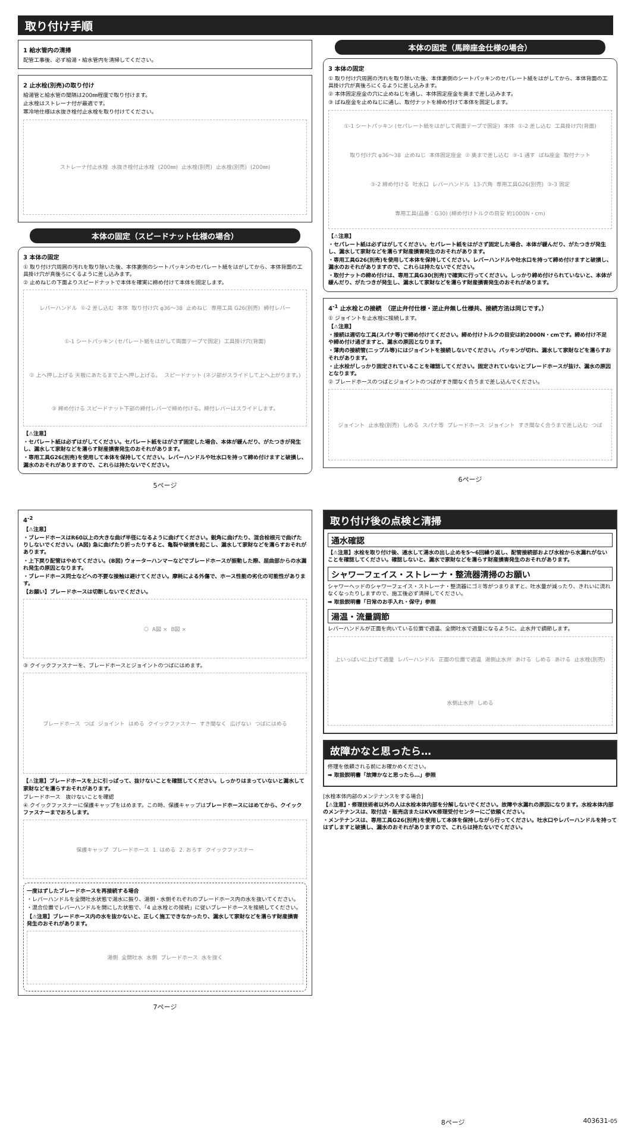取り付け手順
1 給水管内の清掃
配管工事後、必ず給湯・給水管内を清掃してください。
2 止水栓(別売)の取り付け
給湯管と給水管の間隔は200㎜程度で取り付けます。
止水栓はストレーナ付が最適です。
寒冷地仕様は水抜き栓付止水栓を取り付けてください。
ストレーナ付止水栓 水抜き栓付止水栓 (200㎜) 止水栓(別売) 止水栓(別売) (200㎜)
本体の固定（スピードナット仕様の場合）
3 本体の固定
① 取り付け穴周囲の汚れを取り除いた後、本体裏側のシートパッキンのセパレート紙をはがしてから、本体背面の工具掛け穴が真後ろにくるように差し込みます。
② 止めねじの下面よりスピードナットで本体を確実に締め付けて本体を固定します。
レバーハンドル ①-2 差し込む 本体 取り付け穴 φ36〜38 止めねじ 専用工具 G26(別売) 締付レバー ①-1 シートパッキン (セパレート紙をはがして両面テープで固定) 工具掛け穴(背面) ② 上へ押し上げる 天板にあたるまで上へ押し上げる。 スピードナット (ネジ部がスライドして上へ上がります。) ③ 締め付ける スピードナット下部の締付レバーで締め付ける。締付レバーはスライドします。
【⚠注意】
・セパレート紙は必ずはがしてください。セパレート紙をはがさず固定した場合、本体が緩んだり、がたつきが発生し、漏水して家財などを濡らす財産損害発生のおそれがあります。
・専用工具G26(別売)を使用して本体を保持してください。レバーハンドルや吐水口を持って締め付けますと破損し、漏水のおそれがありますので、これらは持たないでください。
5ページ
本体の固定（馬蹄座金仕様の場合）
3 本体の固定
① 取り付け穴周囲の汚れを取り除いた後、本体裏側のシートパッキンのセパレート紙をはがしてから、本体背面の工具掛け穴が真後ろにくるように差し込みます。
② 本体固定座金の穴に止めねじを通し、本体固定座金を奥まで差し込みます。
③ ばね座金を止めねじに通し、取付ナットを締め付けて本体を固定します。
①-1 シートパッキン (セパレート紙をはがして両面テープで固定) 本体 ①-2 差し込む 工具掛け穴(背面) 取り付け穴 φ36〜38 止めねじ 本体固定座金 ② 奥まで差し込む ③-1 通す ばね座金 取付ナット ③-2 締め付ける 吐水口 レバーハンドル 13-六角 専用工具G26(別売) ③-3 固定 専用工具(品番：G30) (締め付けトルクの目安 約1000N・cm)
【⚠注意】
・セパレート紙は必ずはがしてください。セパレート紙をはがさず固定した場合、本体が緩んだり、がたつきが発生し、漏水して家財などを濡らす財産損害発生のおそれがあります。
・専用工具G26(別売)を使用して本体を保持してください。レバーハンドルや吐水口を持って締め付けますと破損し、漏水のおそれがありますので、これらは持たないでください。
・取付ナットの締め付けは、専用工具G30(別売)で確実に行ってください。しっかり締め付けられていないと、本体が緩んだり、がたつきが発生し、漏水して家財などを濡らす財産損害発生のおそれがあります。
4<sup>-1</sup> 止水栓との接続　（逆止弁付仕様・逆止弁無し仕様共、接続方法は同じです。）
① ジョイントを止水栓に接続します。
【⚠注意】
・接続は適切な工具(スパナ等)で締め付けてください。締め付けトルクの目安は約2000N・cmです。締め付け不足や締め付け過ぎますと、漏水の原因となります。
・薄肉の接続管(ニップル等)にはジョイントを接続しないでください。パッキンが切れ、漏水して家財などを濡らすおそれがあります。
・止水栓がしっかり固定されていることを確認してください。固定されていないとブレードホースが抜け、漏水の原因となります。
② ブレードホースのつばとジョイントのつばがすき間なく合うまで差し込んでください。
ジョイント 止水栓(別売) しめる スパナ等 ブレードホース ジョイント すき間なく合うまで差し込む つば
6ページ
4<sup>-2</sup>
【⚠注意】
・ブレードホースはR60以上の大きな曲げ半径になるように曲げてください。鋭角に曲げたり、混合栓根元で曲げたりしないでください。(A図) 急に曲げたり折ったりすると、亀裂や破損を起こし、漏水して家財などを濡らすおそれがあります。
・上下戻り配管はやめてください。(B図) ウォーターハンマーなどでブレードホースが振動した際、屈曲部からの水漏れ発生の原因となります。
・ブレードホース同士などへの不要な接触は避けてください。摩耗による外傷で、ホース性能の劣化の可能性があります。
【お願い】ブレードホースは切断しないでください。
○ A図 × B図 ×
③ クイックファスナーを、ブレードホースとジョイントのつばにはめます。
ブレードホース つば ジョイント はめる クイックファスナー すき間なく 広げない つばにはめる
【⚠注意】ブレードホースを上に引っぱって、抜けないことを確認してください。しっかりはまっていないと漏水して家財などを濡らすおそれがあります。
ブレードホース　抜けないことを確認
④ クイックファスナーに保護キャップをはめます。この時、保護キャップはブレードホースにはめてから、クイックファスナーまでおろします。
保護キャップ ブレードホース 1. はめる 2. おろす クイックファスナー
一度はずしたブレードホースを再接続する場合
・レバーハンドルを全開吐水状態で湯水に振り、湯側・水側それぞれのブレードホース内の水を抜いてください。
・混合位置でレバーハンドルを開にした状態で、「4 止水栓との接続」に従いブレードホースを接続してください。
【⚠注意】ブレードホース内の水を抜かないと、正しく施工できなかったり、漏水して家財などを濡らす財産損害発生のおそれがあります。
湯側 全開吐水 水側 ブレードホース 水を抜く
7ページ
取り付け後の点検と清掃
通水確認
【⚠注意】水栓を取り付け後、通水して湯水の出し止めを5～6回繰り返し、配管接続部および水栓から水漏れがないことを確認してください。確認しないと、漏水で家財などを濡らす財産損害発生のおそれがあります。
シャワーフェイス・ストレーナ・整流器清掃のお願い
シャワーヘッドのシャワーフェイス・ストレーナ・整流器にゴミ等がつまりますと、吐水量が減ったり、きれいに流れなくなったりしますので、施工後必ず清掃してください。
➡ 取扱説明書「日常のお手入れ・保守」参照
湯温・流量調節
レバーハンドルが正面を向いている位置で適温、全開吐水で適量になるように、止水弁で調節します。
上いっぱいに上げて適量 レバーハンドル 正面の位置で適温 湯側止水弁 あける しめる あける 止水栓(別売) 水側止水弁 しめる
故障かなと思ったら…
修理を依頼される前にお確かめください。
➡ 取扱説明書「故障かなと思ったら…」参照
[水栓本体内部のメンテナンスをする場合]
【⚠注意】・修理技術者以外の人は水栓本体内部を分解しないでください。故障や水漏れの原因になります。水栓本体内部のメンテナンスは、取付店・販売店またはKVK修理受付センターにご依頼ください。
・メンテナンスは、専用工具G26(別売)を使用して本体を保持しながら行ってください。吐水口やレバーハンドルを持ってはずしますと破損し、漏水のおそれがありますので、これらは持たないでください。
8ページ 403631-05